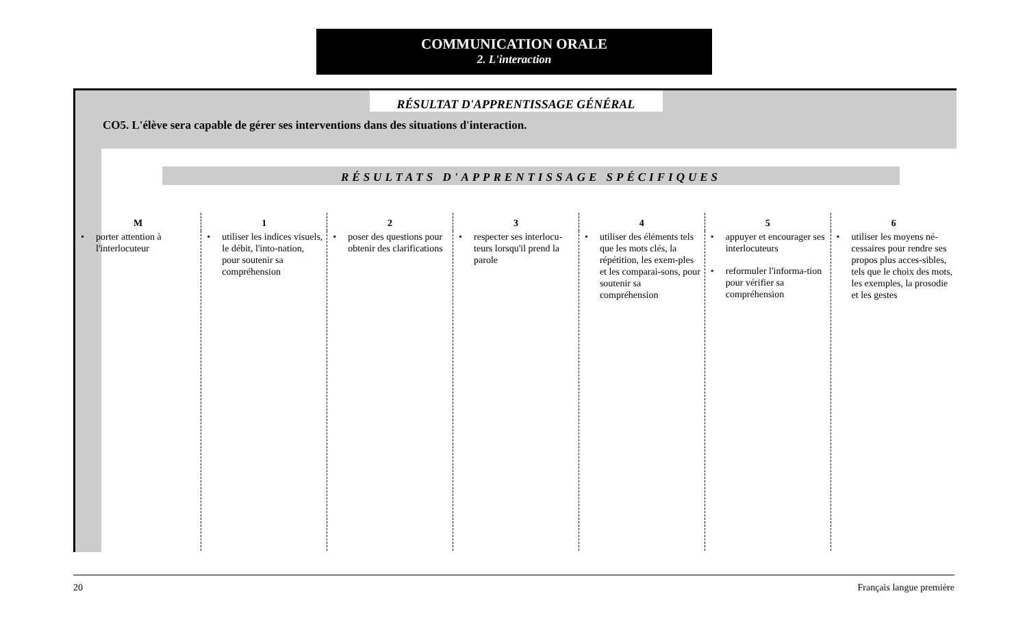COMMUNICATION ORALE
2. L'interaction
RÉSULTAT D'APPRENTISSAGE GÉNÉRAL
CO5. L'élève sera capable de gérer ses interventions dans des situations d'interaction.
RÉSULTATS D'APPRENTISSAGE SPÉCIFIQUES
| M | 1 | 2 | 3 | 4 | 5 | 6 |
| --- | --- | --- | --- | --- | --- | --- |
| • porter attention à l'interlocuteur | • utiliser les indices visuels, le débit, l'into-nation, pour soutenir sa compréhension | • poser des questions pour obtenir des clarifications | • respecter ses interlocu-teurs lorsqu'il prend la parole | • utiliser des éléments tels que les mots clés, la répétition, les exem-ples et les comparai-sons, pour soutenir sa compréhension | • appuyer et encourager ses interlocuteurs • reformuler l'informa-tion pour vérifier sa compréhension | • utiliser les moyens né-cessaires pour rendre ses propos plus acces-sibles, tels que le choix des mots, les exemples, la prosodie et les gestes |
20 Français langue première